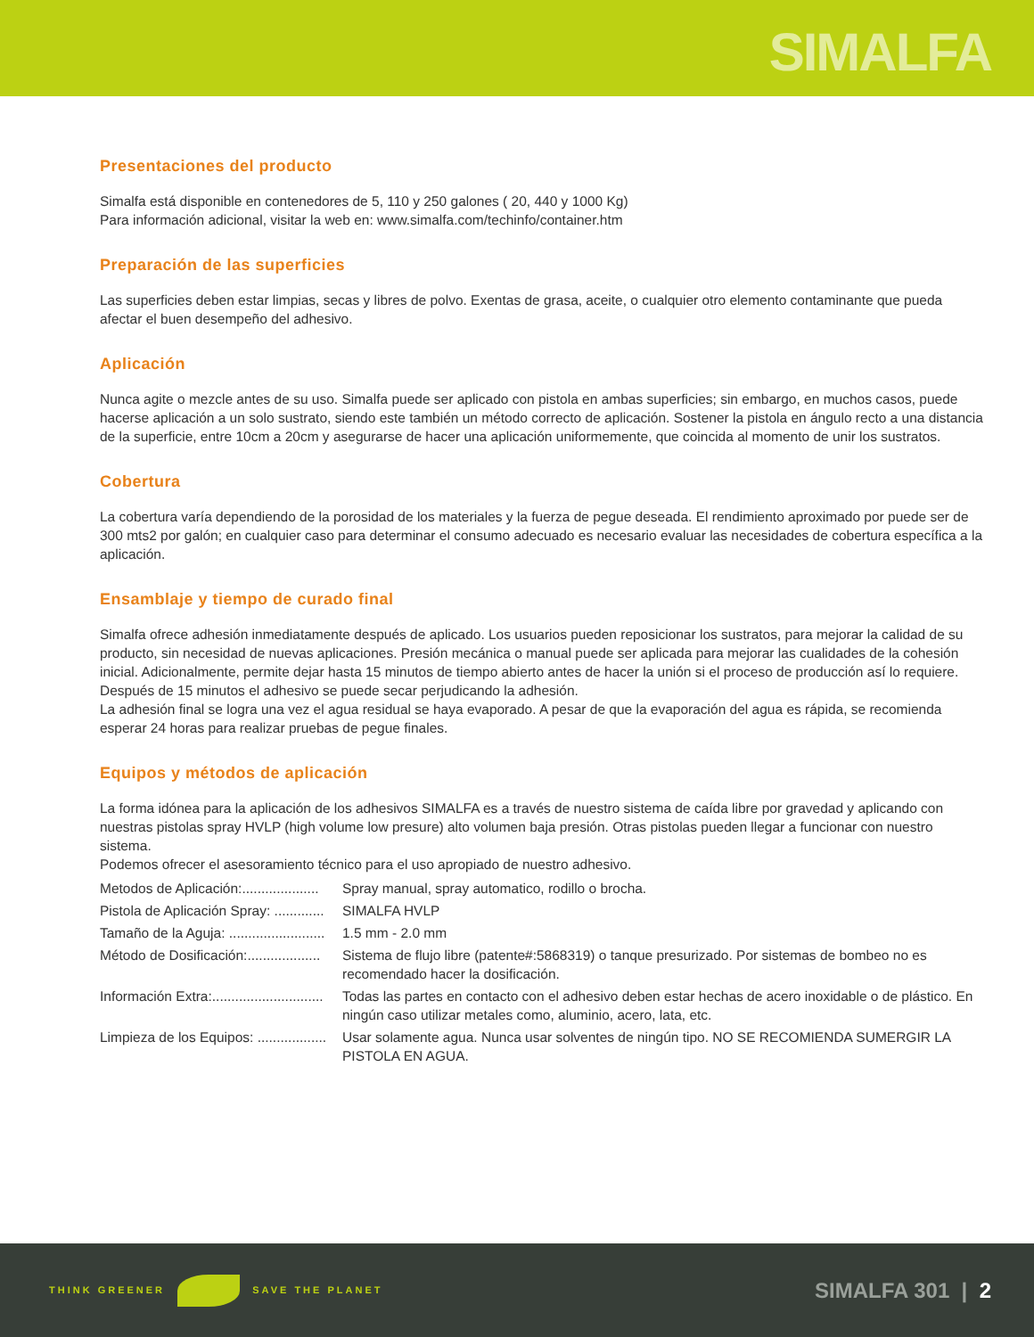SIMALFA
Presentaciones del producto
Simalfa está disponible en contenedores de 5, 110 y 250 galones ( 20, 440 y 1000 Kg)
Para información adicional, visitar la web en: www.simalfa.com/techinfo/container.htm
Preparación de las superficies
Las superficies deben estar limpias, secas y libres de polvo. Exentas de grasa, aceite, o cualquier otro elemento contaminante que pueda afectar el buen desempeño del adhesivo.
Aplicación
Nunca agite o mezcle antes de su uso. Simalfa puede ser aplicado con pistola en ambas superficies; sin embargo, en muchos casos, puede hacerse aplicación a un solo sustrato, siendo este también un método correcto de aplicación. Sostener la pistola en ángulo recto a una distancia de la superficie, entre 10cm a 20cm y asegurarse de hacer una aplicación uniformemente, que coincida al momento de unir los sustratos.
Cobertura
La cobertura varía dependiendo de la porosidad de los materiales y la fuerza de pegue deseada. El rendimiento aproximado por puede ser de 300 mts2 por galón; en cualquier caso para determinar el consumo adecuado es necesario evaluar las necesidades de cobertura específica a la aplicación.
Ensamblaje y tiempo de curado final
Simalfa ofrece adhesión inmediatamente después de aplicado. Los usuarios pueden reposicionar los sustratos, para mejorar la calidad de su producto, sin necesidad de nuevas aplicaciones. Presión mecánica o manual puede ser aplicada para mejorar las cualidades de la cohesión inicial. Adicionalmente, permite dejar hasta 15 minutos de tiempo abierto antes de hacer la unión si el proceso de producción así lo requiere. Después de 15 minutos el adhesivo se puede secar perjudicando la adhesión.
La adhesión final se logra una vez el agua residual se haya evaporado. A pesar de que la evaporación del agua es rápida, se recomienda esperar 24 horas para realizar pruebas de pegue finales.
Equipos y métodos de aplicación
La forma idónea para la aplicación de los adhesivos SIMALFA es a través de nuestro sistema de caída libre por gravedad y aplicando con nuestras pistolas spray HVLP (high volume low presure) alto volumen baja presión. Otras pistolas pueden llegar a funcionar con nuestro sistema.
Podemos ofrecer el asesoramiento técnico para el uso apropiado de nuestro adhesivo.
| Metodos de Aplicación:.................... | Spray manual, spray automatico, rodillo o brocha. |
| Pistola de Aplicación Spray: ............. | SIMALFA HVLP |
| Tamaño de la Aguja: ......................... | 1.5 mm - 2.0 mm |
| Método de Dosificación:................... | Sistema de flujo libre (patente#:5868319) o tanque presurizado. Por sistemas de bombeo no es recomendado hacer la dosificación. |
| Información Extra:............................. | Todas las partes en contacto con el adhesivo deben estar hechas de acero inoxidable o de plástico. En ningún caso utilizar metales como, aluminio, acero, lata, etc. |
| Limpieza de los Equipos: .................. | Usar solamente agua. Nunca usar solventes de ningún tipo. NO SE RECOMIENDA SUMERGIR LA PISTOLA EN AGUA. |
THINK GREENER SAVE THE PLANET
SIMALFA 301 | 2